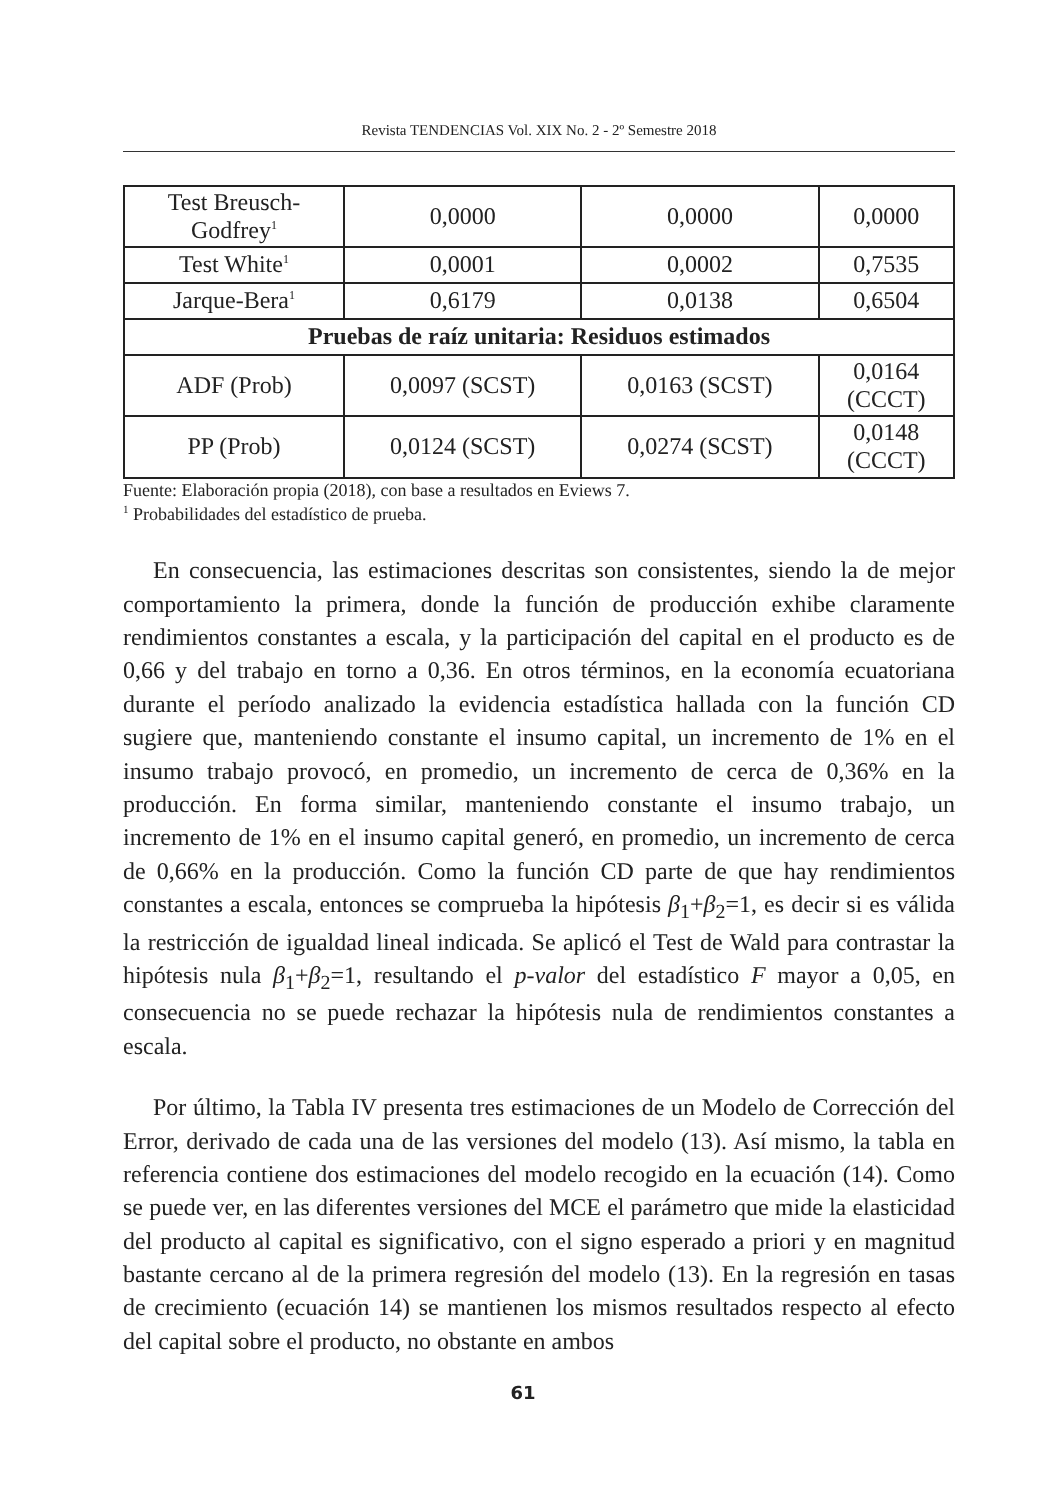Revista TENDENCIAS Vol. XIX No. 2 - 2º Semestre 2018
| Test Breusch- Godfrey<sup>1</sup> | 0,0000 | 0,0000 | 0,0000 |
| Test White<sup>1</sup> | 0,0001 | 0,0002 | 0,7535 |
| Jarque-Bera<sup>1</sup> | 0,6179 | 0,0138 | 0,6504 |
| Pruebas de raíz unitaria: Residuos estimados | | | |
| ADF (Prob) | 0,0097 (SCST) | 0,0163 (SCST) | 0,0164 (CCCT) |
| PP (Prob) | 0,0124 (SCST) | 0,0274 (SCST) | 0,0148 (CCCT) |
Fuente: Elaboración propia (2018), con base a resultados en Eviews 7.
<sup>1</sup> Probabilidades del estadístico de prueba.
En consecuencia, las estimaciones descritas son consistentes, siendo la de mejor comportamiento la primera, donde la función de producción exhibe claramente rendimientos constantes a escala, y la participación del capital en el producto es de 0,66 y del trabajo en torno a 0,36. En otros términos, en la economía ecuatoriana durante el período analizado la evidencia estadística hallada con la función CD sugiere que, manteniendo constante el insumo capital, un incremento de 1% en el insumo trabajo provocó, en promedio, un incremento de cerca de 0,36% en la producción. En forma similar, manteniendo constante el insumo trabajo, un incremento de 1% en el insumo capital generó, en promedio, un incremento de cerca de 0,66% en la producción. Como la función CD parte de que hay rendimientos constantes a escala, entonces se comprueba la hipótesis β<sub>1</sub>+β<sub>2</sub>=1, es decir si es válida la restricción de igualdad lineal indicada. Se aplicó el Test de Wald para contrastar la hipótesis nula β<sub>1</sub>+β<sub>2</sub>=1, resultando el p-valor del estadístico F mayor a 0,05, en consecuencia no se puede rechazar la hipótesis nula de rendimientos constantes a escala.
Por último, la Tabla IV presenta tres estimaciones de un Modelo de Corrección del Error, derivado de cada una de las versiones del modelo (13). Así mismo, la tabla en referencia contiene dos estimaciones del modelo recogido en la ecuación (14). Como se puede ver, en las diferentes versiones del MCE el parámetro que mide la elasticidad del producto al capital es significativo, con el signo esperado a priori y en magnitud bastante cercano al de la primera regresión del modelo (13). En la regresión en tasas de crecimiento (ecuación 14) se mantienen los mismos resultados respecto al efecto del capital sobre el producto, no obstante en ambos
61